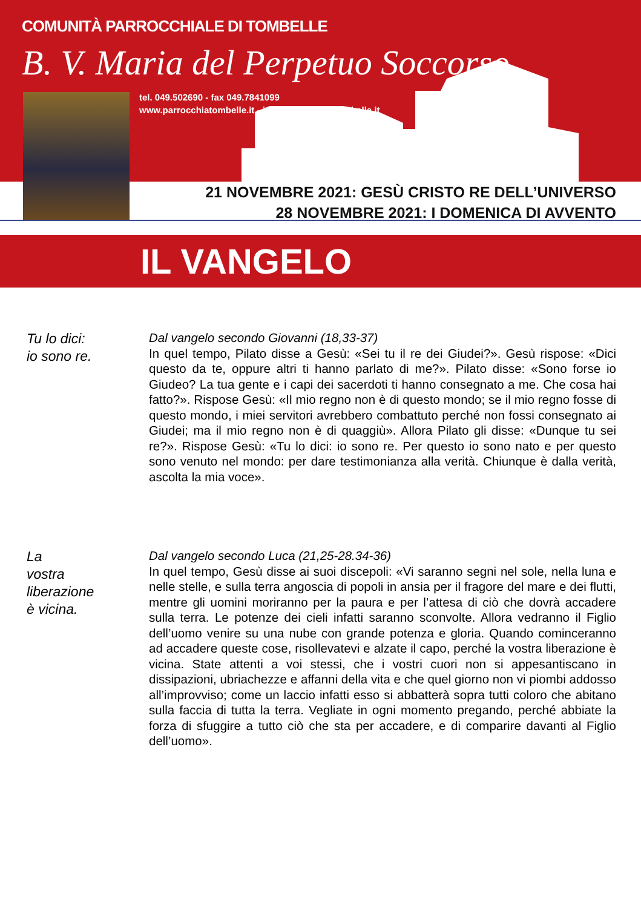COMUNITÀ PARROCCHIALE DI TOMBELLE
B. V. Maria del Perpetuo Soccorso
tel. 049.502690 - fax 049.7841099
www.parrocchiatombelle.it - info@parrocchiatombelle.it
21 NOVEMBRE 2021: GESÙ CRISTO RE DELL’UNIVERSO
28 NOVEMBRE 2021: I DOMENICA DI AVVENTO
IL VANGELO
Tu lo dici:
io sono re.
Dal vangelo secondo Giovanni (18,33-37)
In quel tempo, Pilato disse a Gesù: «Sei tu il re dei Giudei?». Gesù rispose: «Dici questo da te, oppure altri ti hanno parlato di me?». Pilato disse: «Sono forse io Giudeo? La tua gente e i capi dei sacerdoti ti hanno consegnato a me. Che cosa hai fatto?». Rispose Gesù: «Il mio regno non è di questo mondo; se il mio regno fosse di questo mondo, i miei servitori avrebbero combattuto perché non fossi consegnato ai Giudei; ma il mio regno non è di quaggiù». Allora Pilato gli disse: «Dunque tu sei re?». Rispose Gesù: «Tu lo dici: io sono re. Per questo io sono nato e per questo sono venuto nel mondo: per dare testimonianza alla verità. Chiunque è dalla verità, ascolta la mia voce».
La
vostra
liberazione
è vicina.
Dal vangelo secondo Luca (21,25-28.34-36)
In quel tempo, Gesù disse ai suoi discepoli: «Vi saranno segni nel sole, nella luna e nelle stelle, e sulla terra angoscia di popoli in ansia per il fragore del mare e dei flutti, mentre gli uomini moriranno per la paura e per l’attesa di ciò che dovrà accadere sulla terra. Le potenze dei cieli infatti saranno sconvolte. Allora vedranno il Figlio dell’uomo venire su una nube con grande potenza e gloria. Quando cominceranno ad accadere queste cose, risollevatevi e alzate il capo, perché la vostra liberazione è vicina. State attenti a voi stessi, che i vostri cuori non si appesantiscano in dissipazioni, ubriachezze e affanni della vita e che quel giorno non vi piombi addosso all’improvviso; come un laccio infatti esso si abbatterà sopra tutti coloro che abitano sulla faccia di tutta la terra. Vegliate in ogni momento pregando, perché abbiate la forza di sfuggire a tutto ciò che sta per accadere, e di comparire davanti al Figlio dell’uomo».